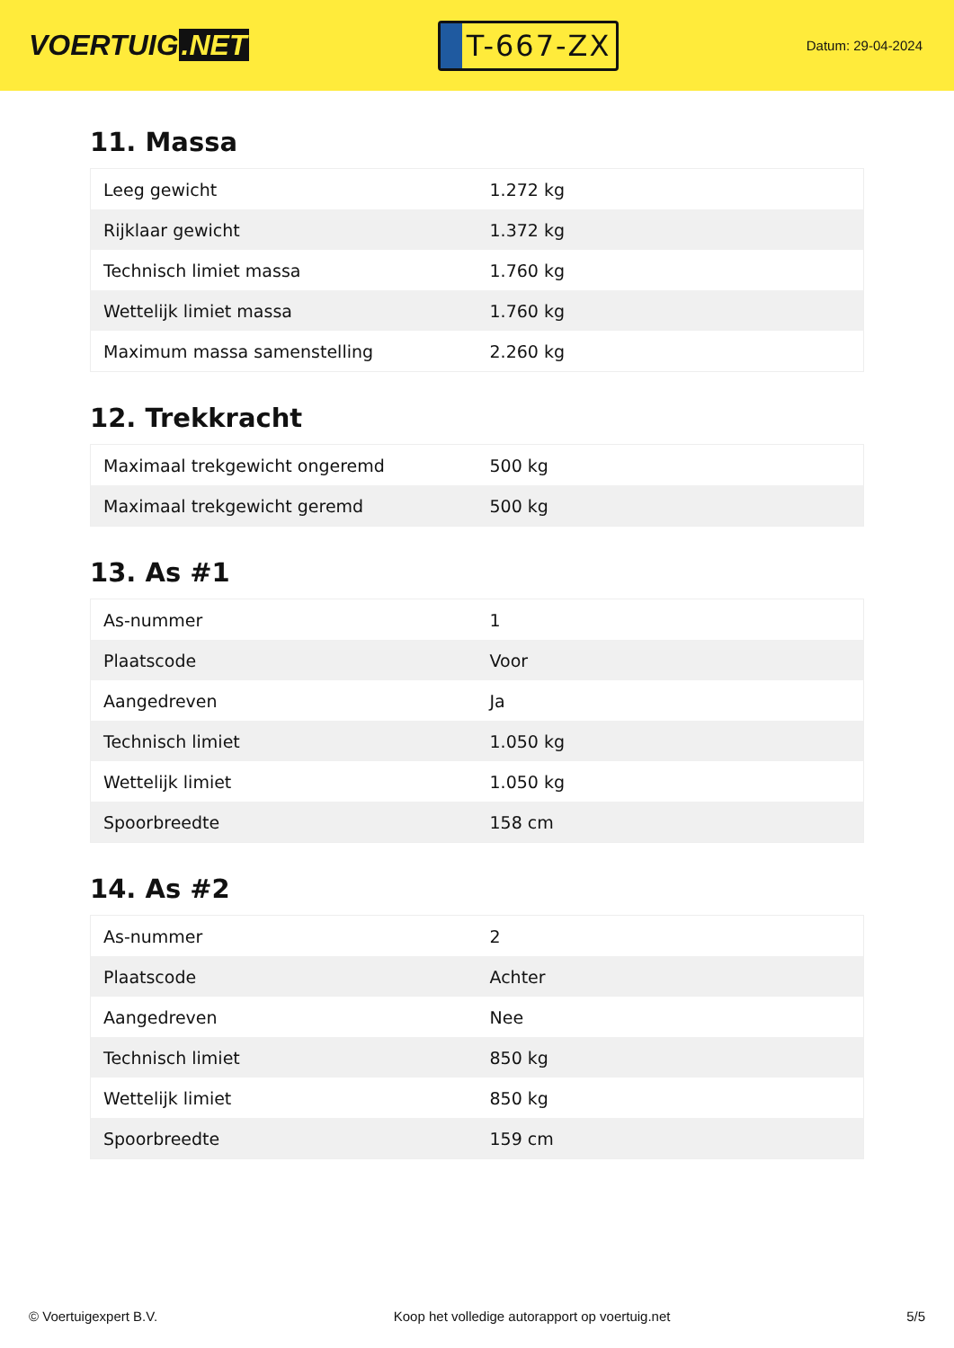VOERTUIG.NET
T-667-ZX
Datum: 29-04-2024
11. Massa
| Leeg gewicht | 1.272 kg |
| Rijklaar gewicht | 1.372 kg |
| Technisch limiet massa | 1.760 kg |
| Wettelijk limiet massa | 1.760 kg |
| Maximum massa samenstelling | 2.260 kg |
12. Trekkracht
| Maximaal trekgewicht ongeremd | 500 kg |
| Maximaal trekgewicht geremd | 500 kg |
13. As #1
| As-nummer | 1 |
| Plaatscode | Voor |
| Aangedreven | Ja |
| Technisch limiet | 1.050 kg |
| Wettelijk limiet | 1.050 kg |
| Spoorbreedte | 158 cm |
14. As #2
| As-nummer | 2 |
| Plaatscode | Achter |
| Aangedreven | Nee |
| Technisch limiet | 850 kg |
| Wettelijk limiet | 850 kg |
| Spoorbreedte | 159 cm |
© Voertuigexpert B.V. Koop het volledige autorapport op voertuig.net 5/5